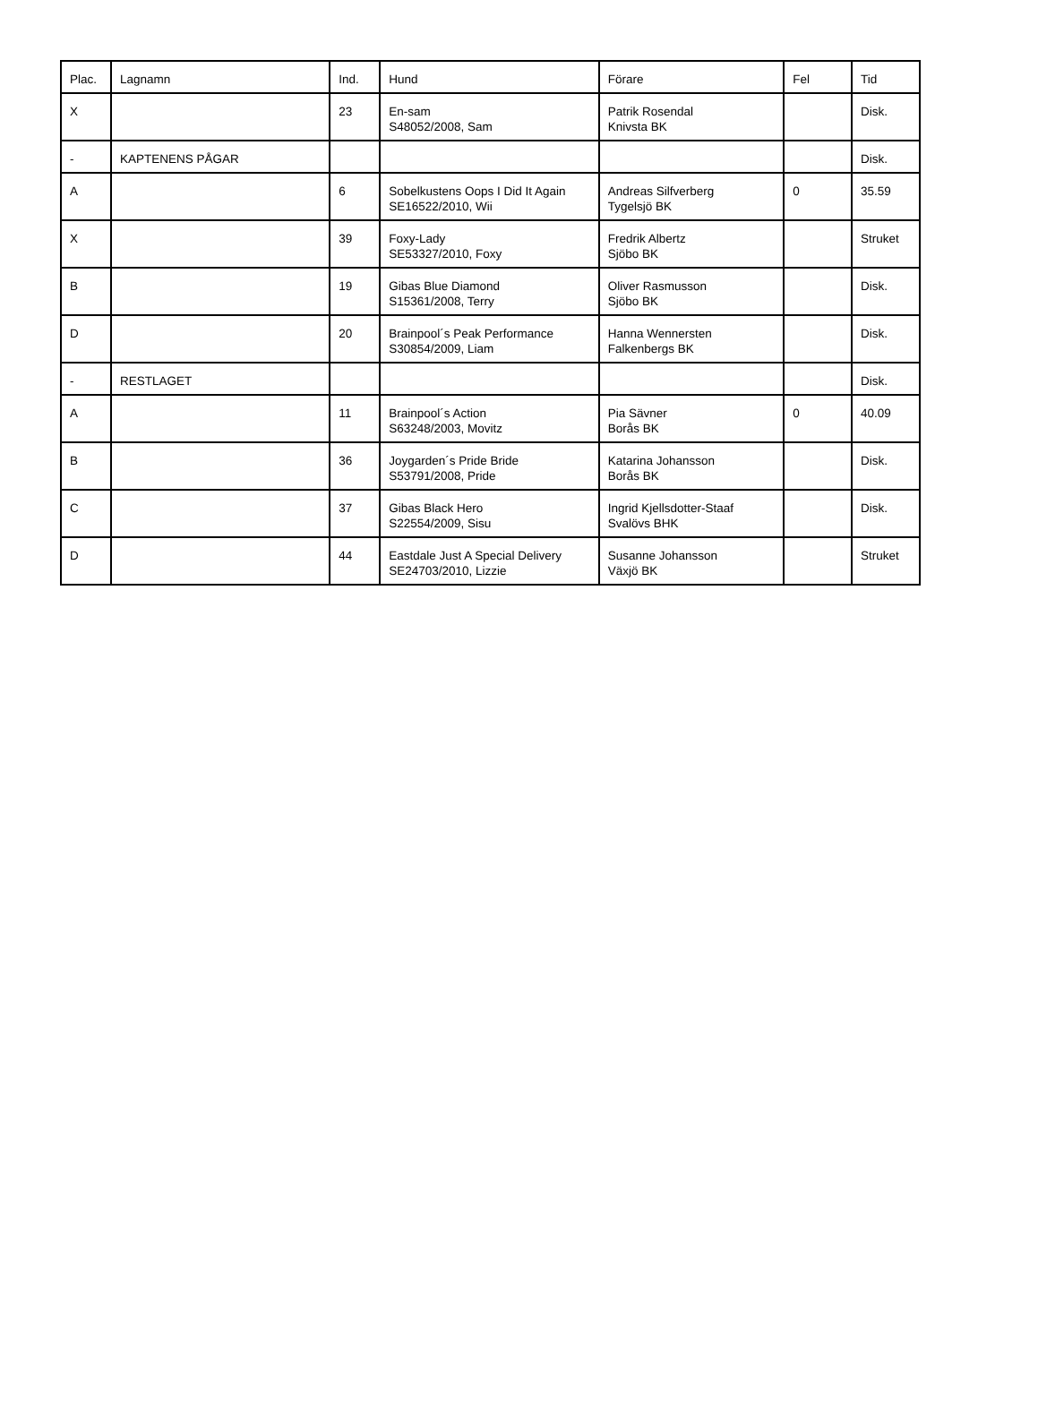| Plac. | Lagnamn | Ind. | Hund | Förare | Fel | Tid |
| --- | --- | --- | --- | --- | --- | --- |
| X | | 23 | En-sam S48052/2008, Sam | Patrik Rosendal Knivsta BK | | Disk. |
| - | KAPTENENS PÅGAR | | | | | Disk. |
| A | | 6 | Sobelkustens Oops I Did It Again SE16522/2010, Wii | Andreas Silfverberg Tygelsjö BK | 0 | 35.59 |
| X | | 39 | Foxy-Lady SE53327/2010, Foxy | Fredrik Albertz Sjöbo BK | | Struket |
| B | | 19 | Gibas Blue Diamond S15361/2008, Terry | Oliver Rasmusson Sjöbo BK | | Disk. |
| D | | 20 | Brainpool´s Peak Performance S30854/2009, Liam | Hanna Wennersten Falkenbergs BK | | Disk. |
| - | RESTLAGET | | | | | Disk. |
| A | | 11 | Brainpool´s Action S63248/2003, Movitz | Pia Sävner Borås BK | 0 | 40.09 |
| B | | 36 | Joygarden´s Pride Bride S53791/2008, Pride | Katarina Johansson Borås BK | | Disk. |
| C | | 37 | Gibas Black Hero S22554/2009, Sisu | Ingrid Kjellsdotter-Staaf Svalövs BHK | | Disk. |
| D | | 44 | Eastdale Just A Special Delivery SE24703/2010, Lizzie | Susanne Johansson Växjö BK | | Struket |